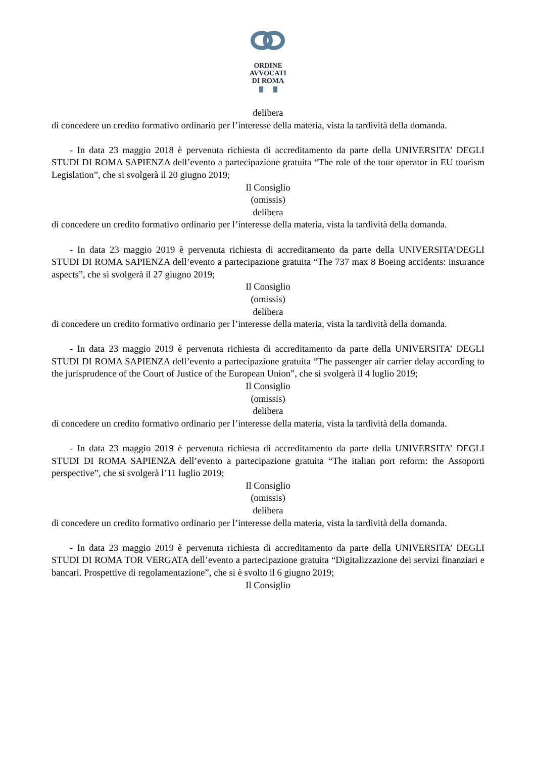ORDINE
AVVOCATI
DI ROMA
delibera
di concedere un credito formativo ordinario per l’interesse della materia, vista la tardività della domanda.
- In data 23 maggio 2018 è pervenuta richiesta di accreditamento da parte della UNIVERSITA’ DEGLI STUDI DI ROMA SAPIENZA dell’evento a partecipazione gratuita “The role of the tour operator in EU tourism Legislation”, che si svolgerà il 20 giugno 2019;
Il Consiglio
(omissis)
delibera
di concedere un credito formativo ordinario per l’interesse della materia, vista la tardività della domanda.
- In data 23 maggio 2019 è pervenuta richiesta di accreditamento da parte della UNIVERSITA’DEGLI STUDI DI ROMA SAPIENZA dell’evento a partecipazione gratuita “The 737 max 8 Boeing accidents: insurance aspects”, che si svolgerà il 27 giugno 2019;
Il Consiglio
(omissis)
delibera
di concedere un credito formativo ordinario per l’interesse della materia, vista la tardività della domanda.
- In data 23 maggio 2019 è pervenuta richiesta di accreditamento da parte della UNIVERSITA’ DEGLI STUDI DI ROMA SAPIENZA dell’evento a partecipazione gratuita “The passenger air carrier delay according to the jurisprudence of the Court of Justice of the European Union”, che si svolgerà il 4 luglio 2019;
Il Consiglio
(omissis)
delibera
di concedere un credito formativo ordinario per l’interesse della materia, vista la tardività della domanda.
- In data 23 maggio 2019 è pervenuta richiesta di accreditamento da parte della UNIVERSITA’ DEGLI STUDI DI ROMA SAPIENZA dell’evento a partecipazione gratuita “The italian port reform: the Assoporti perspective”, che si svolgerà l’11 luglio 2019;
Il Consiglio
(omissis)
delibera
di concedere un credito formativo ordinario per l’interesse della materia, vista la tardività della domanda.
- In data 23 maggio 2019 è pervenuta richiesta di accreditamento da parte della UNIVERSITA’ DEGLI STUDI DI ROMA TOR VERGATA dell’evento a partecipazione gratuita “Digitalizzazione dei servizi finanziari e bancari. Prospettive di regolamentazione”, che si è svolto il 6 giugno 2019;
Il Consiglio